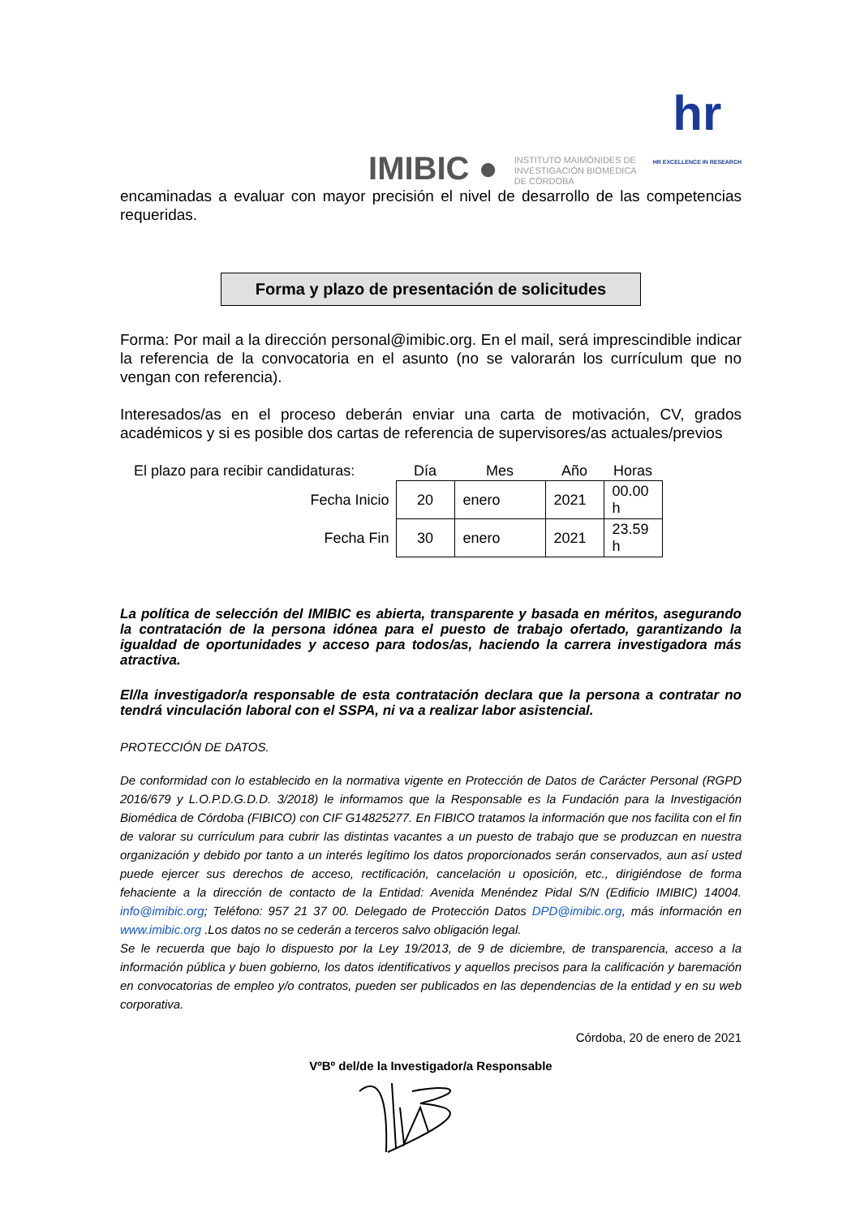IMIBIC ● INSTITUTO MAIMÓNIDES DE
INVESTIGACIÓN BIOMÉDICA
DE CÓRDOBA hr
HR EXCELLENCE IN RESEARCH
encaminadas a evaluar con mayor precisión el nivel de desarrollo de las competencias requeridas.
Forma y plazo de presentación de solicitudes
Forma: Por mail a la dirección personal@imibic.org. En el mail, será imprescindible indicar la referencia de la convocatoria en el asunto (no se valorarán los currículum que no vengan con referencia).
Interesados/as en el proceso deberán enviar una carta de motivación, CV, grados académicos y si es posible dos cartas de referencia de supervisores/as actuales/previos
| El plazo para recibir candidaturas: | Día | Mes | Año | Horas |
| Fecha Inicio | 20 | enero | 2021 | 00.00 h |
| Fecha Fin | 30 | enero | 2021 | 23.59 h |
La política de selección del IMIBIC es abierta, transparente y basada en méritos, asegurando la contratación de la persona idónea para el puesto de trabajo ofertado, garantizando la igualdad de oportunidades y acceso para todos/as, haciendo la carrera investigadora más atractiva.
El/la investigador/a responsable de esta contratación declara que la persona a contratar no tendrá vinculación laboral con el SSPA, ni va a realizar labor asistencial.
PROTECCIÓN DE DATOS.
De conformidad con lo establecido en la normativa vigente en Protección de Datos de Carácter Personal (RGPD 2016/679 y L.O.P.D.G.D.D. 3/2018) le informamos que la Responsable es la Fundación para la Investigación Biomédica de Córdoba (FIBICO) con CIF G14825277. En FIBICO tratamos la información que nos facilita con el fin de valorar su currículum para cubrir las distintas vacantes a un puesto de trabajo que se produzcan en nuestra organización y debido por tanto a un interés legítimo los datos proporcionados serán conservados, aun así usted puede ejercer sus derechos de acceso, rectificación, cancelación u oposición, etc., dirigiéndose de forma fehaciente a la dirección de contacto de la Entidad: Avenida Menéndez Pidal S/N (Edificio IMIBIC) 14004. info@imibic.org; Teléfono: 957 21 37 00. Delegado de Protección Datos DPD@imibic.org, más información en www.imibic.org .Los datos no se cederán a terceros salvo obligación legal.
Se le recuerda que bajo lo dispuesto por la Ley 19/2013, de 9 de diciembre, de transparencia, acceso a la información pública y buen gobierno, los datos identificativos y aquellos precisos para la calificación y baremación en convocatorias de empleo y/o contratos, pueden ser publicados en las dependencias de la entidad y en su web corporativa.
Córdoba, 20 de enero de 2021
VºBº del/de la Investigador/a Responsable